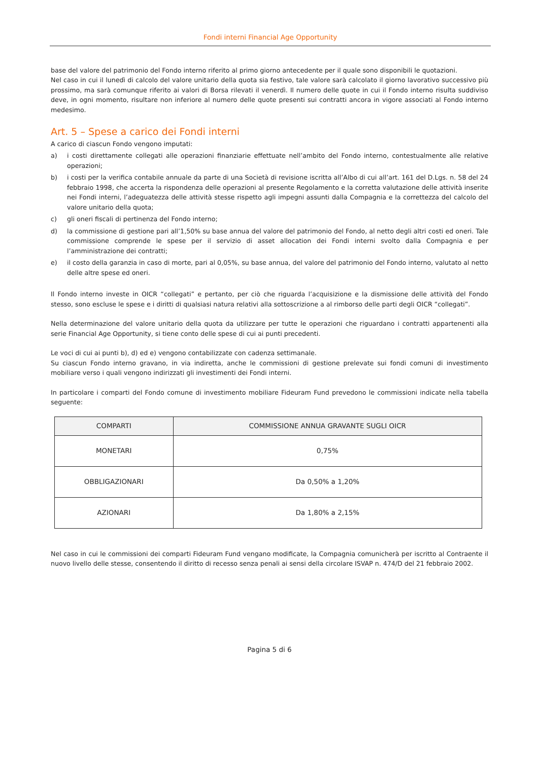Fondi interni Financial Age Opportunity
base del valore del patrimonio del Fondo interno riferito al primo giorno antecedente per il quale sono disponibili le quotazioni.
Nel caso in cui il lunedì di calcolo del valore unitario della quota sia festivo, tale valore sarà calcolato il giorno lavorativo successivo più prossimo, ma sarà comunque riferito ai valori di Borsa rilevati il venerdì. Il numero delle quote in cui il Fondo interno risulta suddiviso deve, in ogni momento, risultare non inferiore al numero delle quote presenti sui contratti ancora in vigore associati al Fondo interno medesimo.
Art. 5 – Spese a carico dei Fondi interni
A carico di ciascun Fondo vengono imputati:
a) i costi direttamente collegati alle operazioni finanziarie effettuate nell’ambito del Fondo interno, contestualmente alle relative operazioni;
b) i costi per la verifica contabile annuale da parte di una Società di revisione iscritta all’Albo di cui all’art. 161 del D.Lgs. n. 58 del 24 febbraio 1998, che accerta la rispondenza delle operazioni al presente Regolamento e la corretta valutazione delle attività inserite nei Fondi interni, l’adeguatezza delle attività stesse rispetto agli impegni assunti dalla Compagnia e la correttezza del calcolo del valore unitario della quota;
c) gli oneri fiscali di pertinenza del Fondo interno;
d) la commissione di gestione pari all’1,50% su base annua del valore del patrimonio del Fondo, al netto degli altri costi ed oneri. Tale commissione comprende le spese per il servizio di asset allocation dei Fondi interni svolto dalla Compagnia e per l’amministrazione dei contratti;
e) il costo della garanzia in caso di morte, pari al 0,05%, su base annua, del valore del patrimonio del Fondo interno, valutato al netto delle altre spese ed oneri.
Il Fondo interno investe in OICR “collegati” e pertanto, per ciò che riguarda l’acquisizione e la dismissione delle attività del Fondo stesso, sono escluse le spese e i diritti di qualsiasi natura relativi alla sottoscrizione a al rimborso delle parti degli OICR “collegati”.
Nella determinazione del valore unitario della quota da utilizzare per tutte le operazioni che riguardano i contratti appartenenti alla serie Financial Age Opportunity, si tiene conto delle spese di cui ai punti precedenti.
Le voci di cui ai punti b), d) ed e) vengono contabilizzate con cadenza settimanale.
Su ciascun Fondo interno gravano, in via indiretta, anche le commissioni di gestione prelevate sui fondi comuni di investimento mobiliare verso i quali vengono indirizzati gli investimenti dei Fondi interni.
In particolare i comparti del Fondo comune di investimento mobiliare Fideuram Fund prevedono le commissioni indicate nella tabella seguente:
| COMPARTI | COMMISSIONE ANNUA GRAVANTE SUGLI OICR |
| --- | --- |
| MONETARI | 0,75% |
| OBBLIGAZIONARI | Da 0,50% a 1,20% |
| AZIONARI | Da 1,80% a 2,15% |
Nel caso in cui le commissioni dei comparti Fideuram Fund vengano modificate, la Compagnia comunicherà per iscritto al Contraente il nuovo livello delle stesse, consentendo il diritto di recesso senza penali ai sensi della circolare ISVAP n. 474/D del 21 febbraio 2002.
Pagina 5 di 6